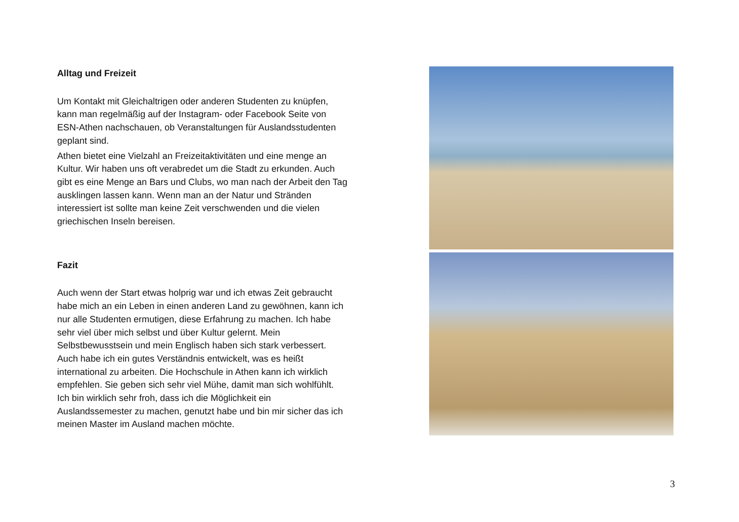Alltag und Freizeit
Um Kontakt mit Gleichaltrigen oder anderen Studenten zu knüpfen, kann man regelmäßig auf der Instagram- oder Facebook Seite von ESN-Athen nachschauen, ob Veranstaltungen für Auslandsstudenten geplant sind.
Athen bietet eine Vielzahl an Freizeitaktivitäten und eine menge an Kultur. Wir haben uns oft verabredet um die Stadt zu erkunden. Auch gibt es eine Menge an Bars und Clubs, wo man nach der Arbeit den Tag ausklingen lassen kann. Wenn man an der Natur und Stränden interessiert ist sollte man keine Zeit verschwenden und die vielen griechischen Inseln bereisen.
Fazit
Auch wenn der Start etwas holprig war und ich etwas Zeit gebraucht habe mich an ein Leben in einen anderen Land zu gewöhnen, kann ich nur alle Studenten ermutigen, diese Erfahrung zu machen. Ich habe sehr viel über mich selbst und über Kultur gelernt. Mein Selbstbewusstsein und mein Englisch haben sich stark verbessert. Auch habe ich ein gutes Verständnis entwickelt, was es heißt international zu arbeiten. Die Hochschule in Athen kann ich wirklich empfehlen. Sie geben sich sehr viel Mühe, damit man sich wohlfühlt. Ich bin wirklich sehr froh, dass ich die Möglichkeit ein Auslandssemester zu machen, genutzt habe und bin mir sicher das ich meinen Master im Ausland machen möchte.
3